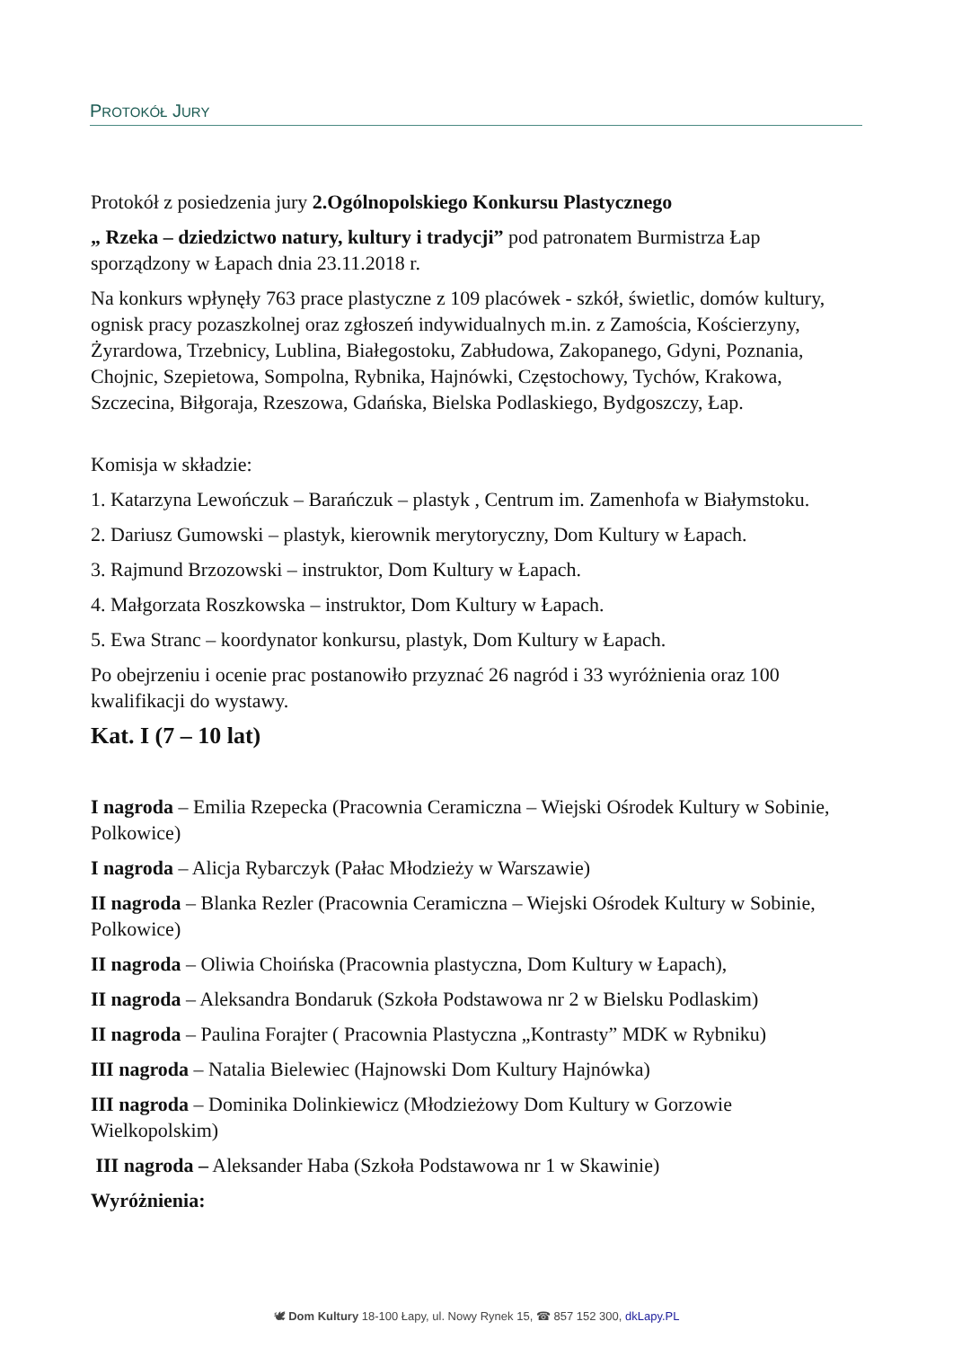PROTOKÓŁ JURY
Protokół z posiedzenia jury 2.Ogólnopolskiego Konkursu Plastycznego
„ Rzeka – dziedzictwo natury, kultury i tradycji” pod patronatem Burmistrza Łap sporządzony w Łapach dnia 23.11.2018 r.
Na konkurs wpłynęły 763 prace plastyczne z 109 placówek - szkół, świetlic, domów kultury, ognisk pracy pozaszkolnej oraz zgłoszeń indywidualnych m.in. z Zamościa, Kościerzyny, Żyrardowa, Trzebnicy, Lublina, Białegostoku, Zabłudowa, Zakopanego, Gdyni, Poznania, Chojnic, Szepietowa, Sompolna, Rybnika, Hajnówki, Częstochowy, Tychów, Krakowa, Szczecina, Biłgoraja, Rzeszowa, Gdańska, Bielska Podlaskiego, Bydgoszczy, Łap.
Komisja w składzie:
1. Katarzyna Lewończuk – Barańczuk – plastyk , Centrum im. Zamenhofa w Białymstoku.
2. Dariusz Gumowski – plastyk, kierownik merytoryczny, Dom Kultury w Łapach.
3. Rajmund Brzozowski – instruktor, Dom Kultury w Łapach.
4. Małgorzata Roszkowska – instruktor, Dom Kultury w Łapach.
5. Ewa Stranc – koordynator konkursu, plastyk, Dom Kultury w Łapach.
Po obejrzeniu i ocenie prac postanowiło przyznać 26 nagród i 33 wyróżnienia oraz 100 kwalifikacji do wystawy.
Kat. I (7 – 10 lat)
I nagroda – Emilia Rzepecka (Pracownia Ceramiczna – Wiejski Ośrodek Kultury w Sobinie, Polkowice)
I nagroda – Alicja Rybarczyk (Pałac Młodzieży w Warszawie)
II nagroda – Blanka Rezler (Pracownia Ceramiczna – Wiejski Ośrodek Kultury w Sobinie, Polkowice)
II nagroda – Oliwia Choińska (Pracownia plastyczna, Dom Kultury w Łapach),
II nagroda – Aleksandra Bondaruk (Szkoła Podstawowa nr 2 w Bielsku Podlaskim)
II nagroda – Paulina Forajter ( Pracownia Plastyczna „Kontrasty” MDK w Rybniku)
III nagroda – Natalia Bielewiec (Hajnowski Dom Kultury Hajnówka)
III nagroda – Dominika Dolinkiewicz (Młodzieżowy Dom Kultury w Gorzowie Wielkopolskim)
III nagroda – Aleksander Haba (Szkoła Podstawowa nr 1 w Skawinie)
Wyróżnienia:
🕊 Dom Kultury 18-100 Łapy, ul. Nowy Rynek 15, ☎ 857 152 300, dkLapy.PL